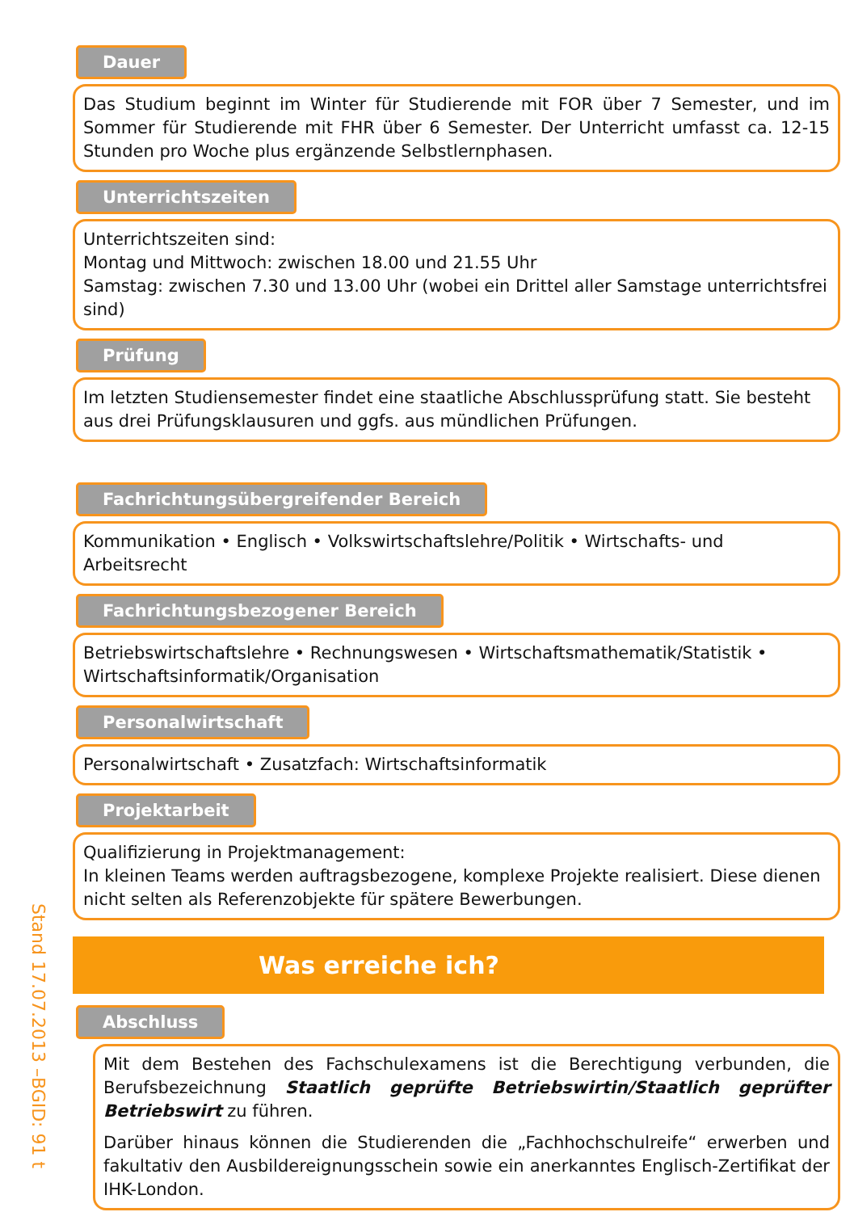Stand 17.07.2013 –BGID: 91 t
Dauer
Das Studium beginnt im Winter für Studierende mit FOR über 7 Semester, und im Sommer für Studierende mit FHR über 6 Semester. Der Unterricht umfasst ca. 12-15 Stunden pro Woche plus ergänzende Selbstlernphasen.
Unterrichtszeiten
Unterrichtszeiten sind:
Montag und Mittwoch: zwischen 18.00 und 21.55 Uhr
Samstag: zwischen 7.30 und 13.00 Uhr (wobei ein Drittel aller Samstage unterrichtsfrei sind)
Prüfung
Im letzten Studiensemester findet eine staatliche Abschlussprüfung statt. Sie besteht aus drei Prüfungsklausuren und ggfs. aus mündlichen Prüfungen.
Fachrichtungsübergreifender Bereich
Kommunikation • Englisch • Volkswirtschaftslehre/Politik • Wirtschafts- und Arbeitsrecht
Fachrichtungsbezogener Bereich
Betriebswirtschaftslehre • Rechnungswesen • Wirtschaftsmathematik/Statistik • Wirtschaftsinformatik/Organisation
Personalwirtschaft
Personalwirtschaft • Zusatzfach: Wirtschaftsinformatik
Projektarbeit
Qualifizierung in Projektmanagement:
In kleinen Teams werden auftragsbezogene, komplexe Projekte realisiert. Diese dienen nicht selten als Referenzobjekte für spätere Bewerbungen.
Was erreiche ich?
Abschluss
Mit dem Bestehen des Fachschulexamens ist die Berechtigung verbunden, die Berufsbezeichnung Staatlich geprüfte Betriebswirtin/Staatlich geprüfter Betriebswirt zu führen.
Darüber hinaus können die Studierenden die „Fachhochschulreife“ erwerben und fakultativ den Ausbildereignungsschein sowie ein anerkanntes Englisch-Zertifikat der IHK-London.